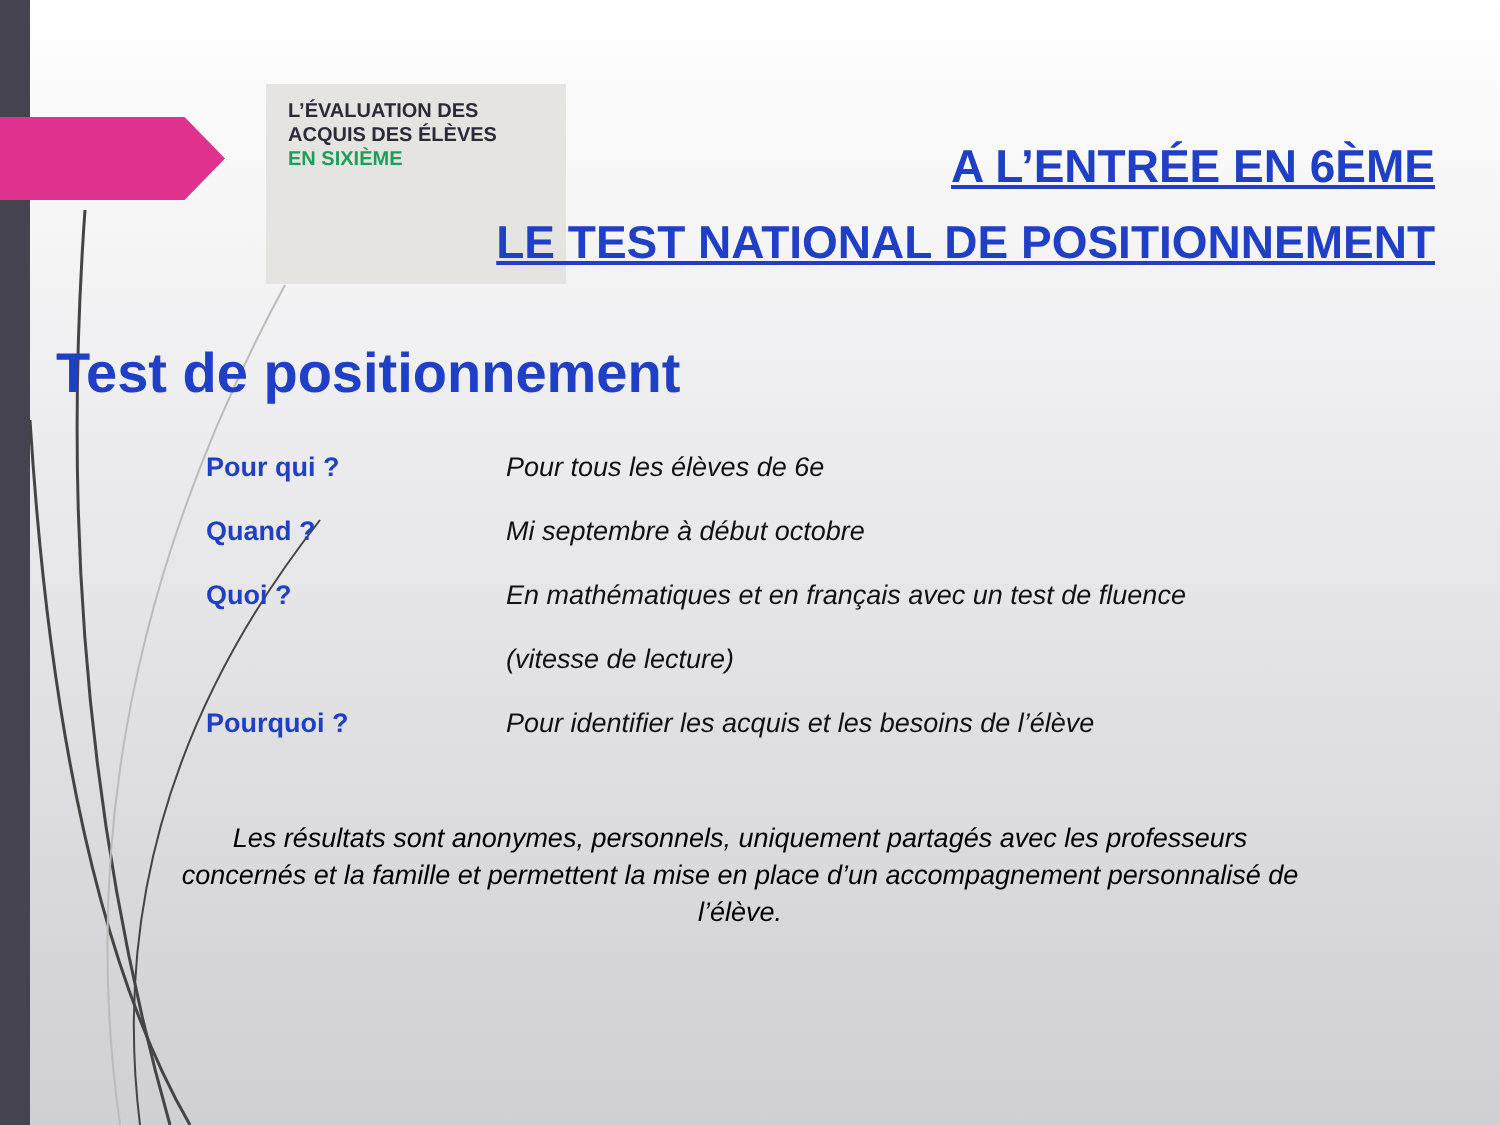L’ÉVALUATION DES
ACQUIS DES ÉLÈVES
EN SIXIÈME
A L’ENTRÉE EN 6ÈME
LE TEST NATIONAL DE POSITIONNEMENT
Test de positionnement
Pour qui ? Pour tous les élèves de 6e
Quand ? Mi septembre à début octobre
Quoi ? En mathématiques et en français avec un test de fluence
(vitesse de lecture)
Pourquoi ? Pour identifier les acquis et les besoins de l’élève
Les résultats sont anonymes, personnels, uniquement partagés avec les professeurs concernés et la famille et permettent la mise en place d’un accompagnement personnalisé de l’élève.